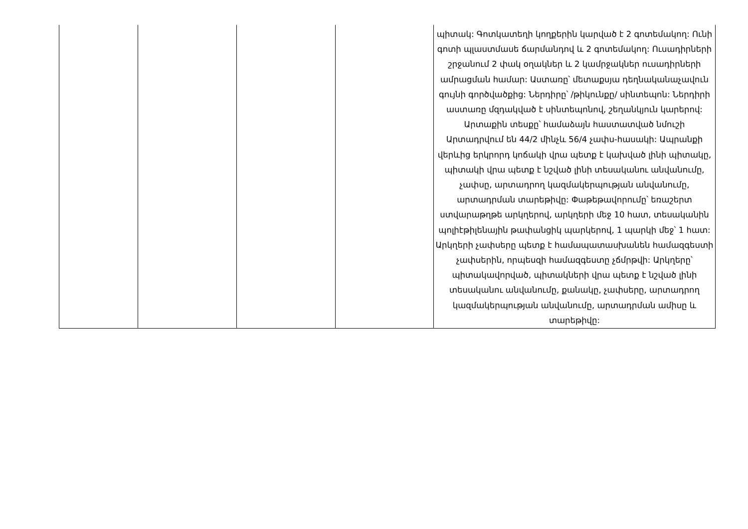| | | | | պիտակ: Գոտկատեղի կողքերին կարված է 2 գոտեմակող: Ունի գոտի պլաստմասե ճարմանդով և 2 գոտեմակող: Ուսադիրների շրջանում 2 փակ օղակներ և 2 կամրջակներ ուսադիրների ամրացման համար: Աստառը՝ մետաքսյա դեղնականաչավուն գույնի գործվածքից: Ներդիրը՝ /թիկունքը/ սինտեպոն: Ներդիրի աստառը մզդակված է սինտեպոնով, շեղանկյուն կարերով: Արտաքին տեսքը՝ համաձայն հաստատված նմուշի Արտադրվում են 44/2 մինչև 56/4 չափս-հասակի: Ապրանքի վերևից երկրորդ կոճակի վրա պետք է կախված լինի պիտակը, պիտակի վրա պետք է նշված լինի տեսականու անվանումը, չափսը, արտադրող կազմակերպության անվանումը, արտադրման տարեթիվը: Փաթեթավորումը՝ եռաշերտ ստվարաթղթե արկղերով, արկղերի մեջ 10 հատ, տեսականին պոլիէթիլենային թափանցիկ պարկերով, 1 պարկի մեջ՝ 1 հատ: Արկղերի չափսերը պետք է համապատասխանեն համազգեստի չափսերին, որպեսզի համազգեստը չճմրթվի: Արկղերը՝ պիտակավորված, պիտակների վրա պետք է նշված լինի տեսականու անվանումը, քանակը, չափսերը, արտադրող կազմակերպության անվանումը, արտադրման ամիսը և տարեթիվը: |